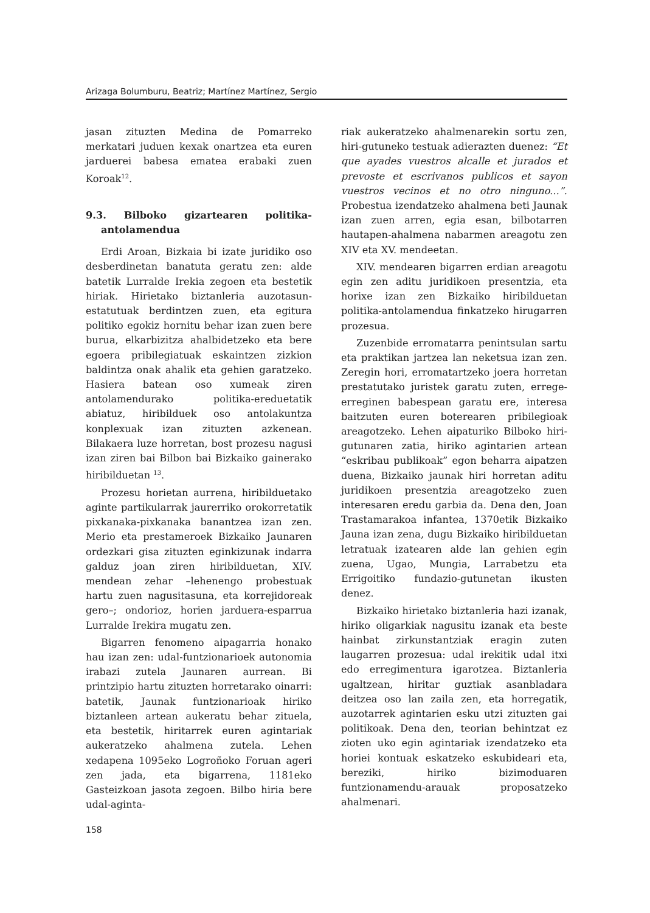Arizaga Bolumburu, Beatriz; Martínez Martínez, Sergio
jasan zituzten Medina de Pomarreko merkatari juduen kexak onartzea eta euren jarduerei babesa ematea erabaki zuen Koroak<sup>12</sup>.
9.3. Bilboko gizartearen politika-antolamendua
Erdi Aroan, Bizkaia bi izate juridiko oso desberdinetan banatuta geratu zen: alde batetik Lurralde Irekia zegoen eta bestetik hiriak. Hirietako biztanleria auzotasun-estatutuak berdintzen zuen, eta egitura politiko egokiz hornitu behar izan zuen bere burua, elkarbizitza ahalbidetzeko eta bere egoera pribilegiatuak eskaintzen zizkion baldintza onak ahalik eta gehien garatzeko. Hasiera batean oso xumeak ziren antolamendurako politika-ereduetatik abiatuz, hiribilduek oso antolakuntza konplexuak izan zituzten azkenean. Bilakaera luze horretan, bost prozesu nagusi izan ziren bai Bilbon bai Bizkaiko gainerako hiribilduetan <sup>13</sup>.
Prozesu horietan aurrena, hiribildueta­ko aginte partikularrak jaurerriko orokorretatik pixkanaka-pixkanaka banantzea izan zen. Merio eta prestameroek Bizkaiko Jaunaren ordezkari gisa zituzten eginkizunak indarra galduz joan ziren hiribilduetan, XIV. mendean zehar –lehenengo probestuak hartu zuen nagusitasuna, eta korrejidoreak gero–; ondorioz, horien jarduera-esparrua Lurralde Irekira mugatu zen.
Bigarren fenomeno aipagarria honako hau izan zen: udal-funtzionarioek autonomia irabazi zutela Jaunaren aurrean. Bi printzipio hartu zituzten horretarako oinarri: batetik, Jaunak funtzionarioak hiriko biztanleen artean aukeratu behar zituela, eta bestetik, hiritarrek euren agintariak aukeratzeko ahalmena zutela. Lehen xedapena 1095eko Logroñoko Foruan ageri zen jada, eta bigarrena, 1181eko Gasteizkoan jasota zegoen. Bilbo hiria bere udal-aginta-
riak aukeratzeko ahalmenarekin sortu zen, hiri-gutuneko testuak adierazten duenez: “Et que ayades vuestros alcalle et jurados et prevoste et escrivanos publicos et sayon vuestros vecinos et no otro ninguno...”. Probestua izendatzeko ahalmena beti Jaunak izan zuen arren, egia esan, bilbotarren hautapen-ahalmena nabarmen areagotu zen XIV eta XV. mendeetan.
XIV. mendearen bigarren erdian areagotu egin zen aditu juridikoen presentzia, eta horixe izan zen Bizkaiko hiribilduetan politika-antolamendua finkatzeko hirugarren prozesua.
Zuzenbide erromatarra penintsulan sartu eta praktikan jartzea lan neketsua izan zen. Zeregin hori, erromatartzeko joera horretan prestatutako juristek garatu zuten, errege-erreginen babespean garatu ere, interesa baitzuten euren boterearen pribilegioak areagotzeko. Lehen aipaturiko Bilboko hiri-gutunaren zatia, hiriko agintarien artean “eskribau publikoak” egon beharra aipatzen duena, Bizkaiko jaunak hiri horretan aditu juridikoen presentzia areagotzeko zuen interesaren eredu garbia da. Dena den, Joan Trastamarakoa infantea, 1370etik Bizkaiko Jauna izan zena, dugu Bizkaiko hiribilduetan letratuak izatearen alde lan gehien egin zuena, Ugao, Mungia, Larrabetzu eta Errigoitiko fundazio-gutunetan ikusten denez.
Bizkaiko hirietako biztanleria hazi izanak, hiriko oligarkiak nagusitu izanak eta beste hainbat zirkunstantziak eragin zuten laugarren prozesua: udal irekitik udal itxi edo erregimentura igarotzea. Biztanleria ugaltzean, hiritar guztiak asanbladara deitzea oso lan zaila zen, eta horregatik, auzotarrek agintarien esku utzi zituzten gai politikoak. Dena den, teorian behintzat ez zioten uko egin agintariak izendatzeko eta horiei kontuak eskatzeko eskubideari eta, bereziki, hiriko bizimoduaren funtzionamendu-arauak proposatzeko ahalmenari.
158